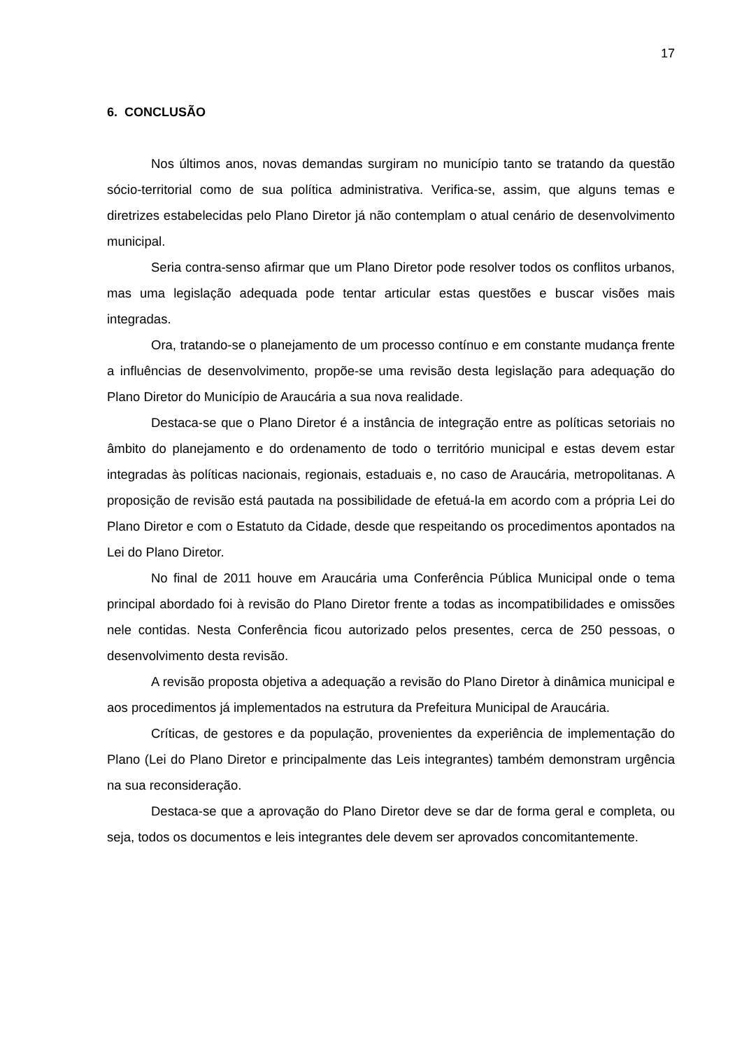17
6. CONCLUSÃO
Nos últimos anos, novas demandas surgiram no município tanto se tratando da questão sócio-territorial como de sua política administrativa. Verifica-se, assim, que alguns temas e diretrizes estabelecidas pelo Plano Diretor já não contemplam o atual cenário de desenvolvimento municipal.
Seria contra-senso afirmar que um Plano Diretor pode resolver todos os conflitos urbanos, mas uma legislação adequada pode tentar articular estas questões e buscar visões mais integradas.
Ora, tratando-se o planejamento de um processo contínuo e em constante mudança frente a influências de desenvolvimento, propõe-se uma revisão desta legislação para adequação do Plano Diretor do Município de Araucária a sua nova realidade.
Destaca-se que o Plano Diretor é a instância de integração entre as políticas setoriais no âmbito do planejamento e do ordenamento de todo o território municipal e estas devem estar integradas às políticas nacionais, regionais, estaduais e, no caso de Araucária, metropolitanas. A proposição de revisão está pautada na possibilidade de efetuá-la em acordo com a própria Lei do Plano Diretor e com o Estatuto da Cidade, desde que respeitando os procedimentos apontados na Lei do Plano Diretor.
No final de 2011 houve em Araucária uma Conferência Pública Municipal onde o tema principal abordado foi à revisão do Plano Diretor frente a todas as incompatibilidades e omissões nele contidas. Nesta Conferência ficou autorizado pelos presentes, cerca de 250 pessoas, o desenvolvimento desta revisão.
A revisão proposta objetiva a adequação a revisão do Plano Diretor à dinâmica municipal e aos procedimentos já implementados na estrutura da Prefeitura Municipal de Araucária.
Críticas, de gestores e da população, provenientes da experiência de implementação do Plano (Lei do Plano Diretor e principalmente das Leis integrantes) também demonstram urgência na sua reconsideração.
Destaca-se que a aprovação do Plano Diretor deve se dar de forma geral e completa, ou seja, todos os documentos e leis integrantes dele devem ser aprovados concomitantemente.